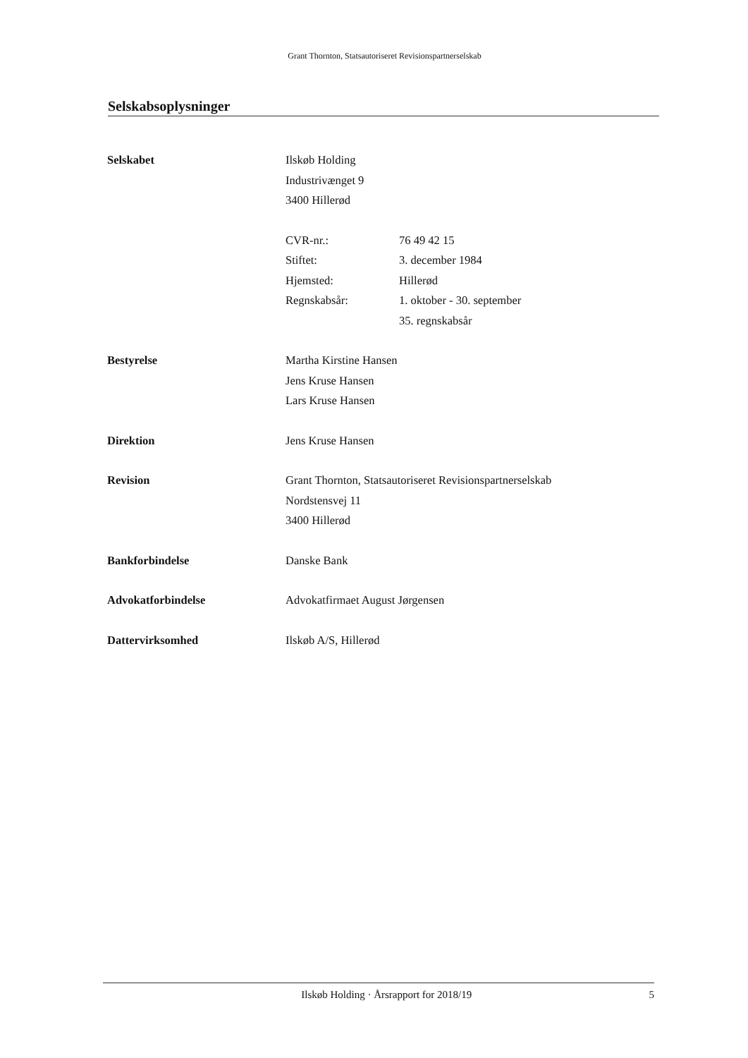Grant Thornton, Statsautoriseret Revisionspartnerselskab
Selskabsoplysninger
Selskabet Ilskøb Holding
Industrivænget 9
3400 Hillerød
CVR-nr.: 76 49 42 15
Stiftet: 3. december 1984
Hjemsted: Hillerød
Regnskabsår: 1. oktober - 30. september
35. regnskabsår
Bestyrelse Martha Kirstine Hansen
Jens Kruse Hansen
Lars Kruse Hansen
Direktion Jens Kruse Hansen
Revision Grant Thornton, Statsautoriseret Revisionspartnerselskab
Nordstensvej 11
3400 Hillerød
Bankforbindelse Danske Bank
Advokatforbindelse Advokatfirmaet August Jørgensen
Dattervirksomhed Ilskøb A/S, Hillerød
Ilskøb Holding · Årsrapport for 2018/19 5